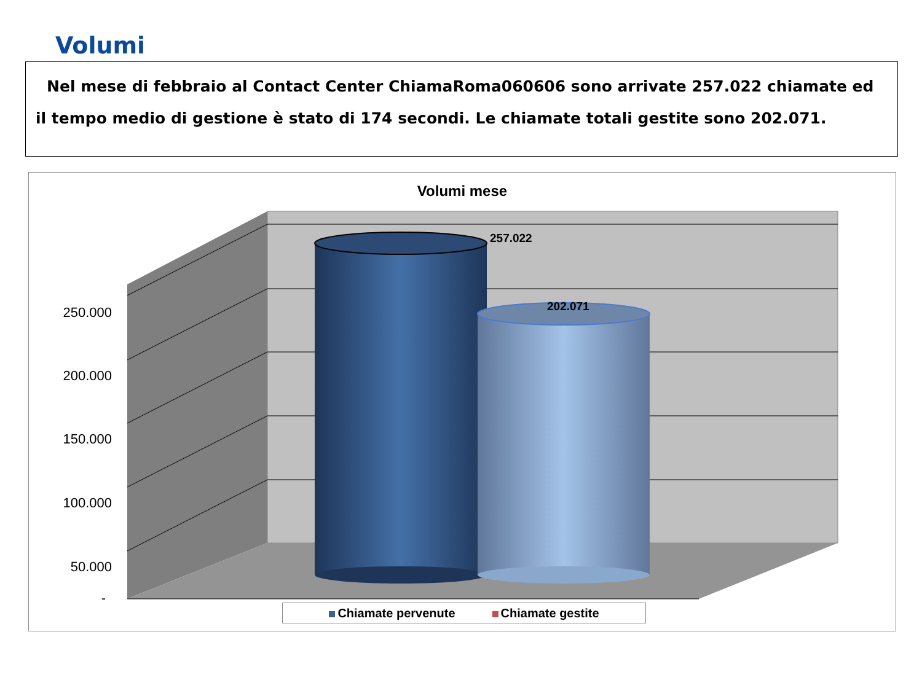Volumi
Nel mese di febbraio al Contact Center ChiamaRoma060606 sono arrivate 257.022 chiamate ed il tempo medio di gestione è stato di 174 secondi. Le chiamate totali gestite sono 202.071.
Volumi mese
250.000
200.000
150.000
100.000
50.000
-
257.022
202.071
Chiamate pervenute Chiamate gestite